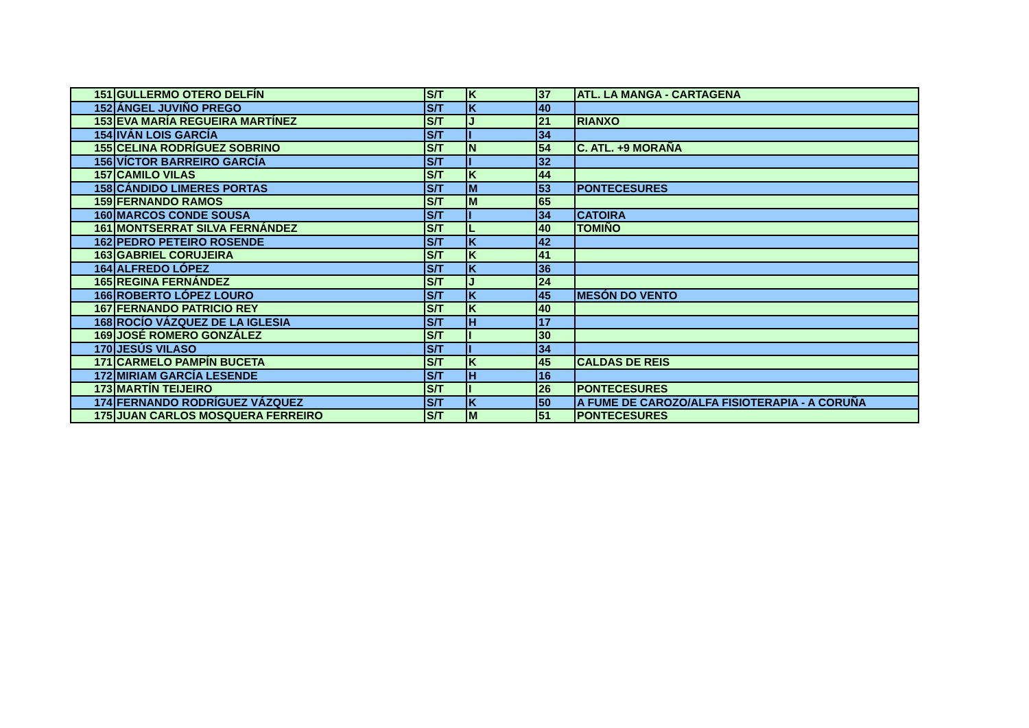| 151 | GULLERMO OTERO DELFÍN | S/T | K | 37 | ATL. LA MANGA - CARTAGENA |
| 152 | ÁNGEL JUVIÑO PREGO | S/T | K | 40 | |
| 153 | EVA MARÍA REGUEIRA MARTÍNEZ | S/T | J | 21 | RIANXO |
| 154 | IVÁN LOIS GARCÍA | S/T | I | 34 | |
| 155 | CELINA RODRÍGUEZ SOBRINO | S/T | N | 54 | C. ATL. +9 MORAÑA |
| 156 | VÍCTOR BARREIRO GARCÍA | S/T | I | 32 | |
| 157 | CAMILO VILAS | S/T | K | 44 | |
| 158 | CÁNDIDO LIMERES PORTAS | S/T | M | 53 | PONTECESURES |
| 159 | FERNANDO RAMOS | S/T | M | 65 | |
| 160 | MARCOS CONDE SOUSA | S/T | I | 34 | CATOIRA |
| 161 | MONTSERRAT SILVA FERNÁNDEZ | S/T | L | 40 | TOMIÑO |
| 162 | PEDRO PETEIRO ROSENDE | S/T | K | 42 | |
| 163 | GABRIEL CORUJEIRA | S/T | K | 41 | |
| 164 | ALFREDO LÓPEZ | S/T | K | 36 | |
| 165 | REGINA FERNÁNDEZ | S/T | J | 24 | |
| 166 | ROBERTO LÓPEZ LOURO | S/T | K | 45 | MESÓN DO VENTO |
| 167 | FERNANDO PATRICIO REY | S/T | K | 40 | |
| 168 | ROCÍO VÁZQUEZ DE LA IGLESIA | S/T | H | 17 | |
| 169 | JOSÉ ROMERO GONZÁLEZ | S/T | I | 30 | |
| 170 | JESÚS VILASO | S/T | I | 34 | |
| 171 | CARMELO PAMPÍN BUCETA | S/T | K | 45 | CALDAS DE REIS |
| 172 | MIRIAM GARCÍA LESENDE | S/T | H | 16 | |
| 173 | MARTÍN TEIJEIRO | S/T | I | 26 | PONTECESURES |
| 174 | FERNANDO RODRÍGUEZ VÁZQUEZ | S/T | K | 50 | A FUME DE CAROZO/ALFA FISIOTERAPIA - A CORUÑA |
| 175 | JUAN CARLOS MOSQUERA FERREIRO | S/T | M | 51 | PONTECESURES |